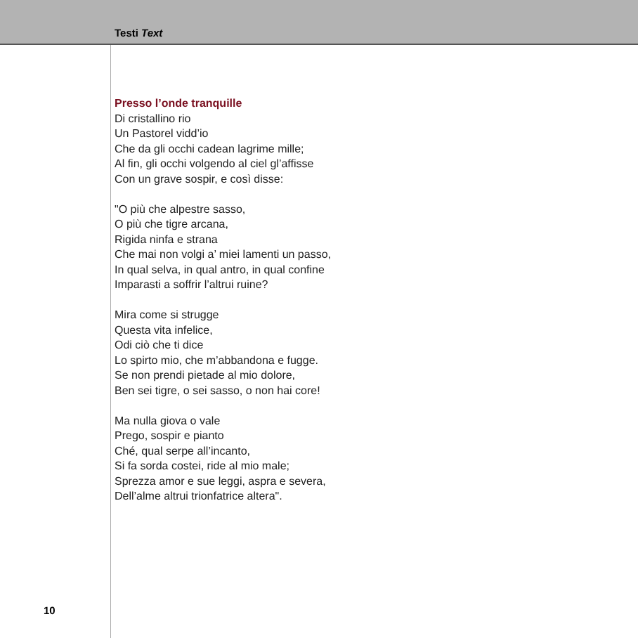Testi Text
Presso l’onde tranquille
Di cristallino rio
Un Pastorel vidd’io
Che da gli occhi cadean lagrime mille;
Al fin, gli occhi volgendo al ciel gl’affisse
Con un grave sospir, e così disse:
"O più che alpestre sasso,
O più che tigre arcana,
Rigida ninfa e strana
Che mai non volgi a’ miei lamenti un passo,
In qual selva, in qual antro, in qual confine
Imparasti a soffrir l’altrui ruine?
Mira come si strugge
Questa vita infelice,
Odi ciò che ti dice
Lo spirto mio, che m’abbandona e fugge.
Se non prendi pietade al mio dolore,
Ben sei tigre, o sei sasso, o non hai core!
Ma nulla giova o vale
Prego, sospir e pianto
Ché, qual serpe all’incanto,
Si fa sorda costei, ride al mio male;
Sprezza amor e sue leggi, aspra e severa,
Dell’alme altrui trionfatrice altera".
10